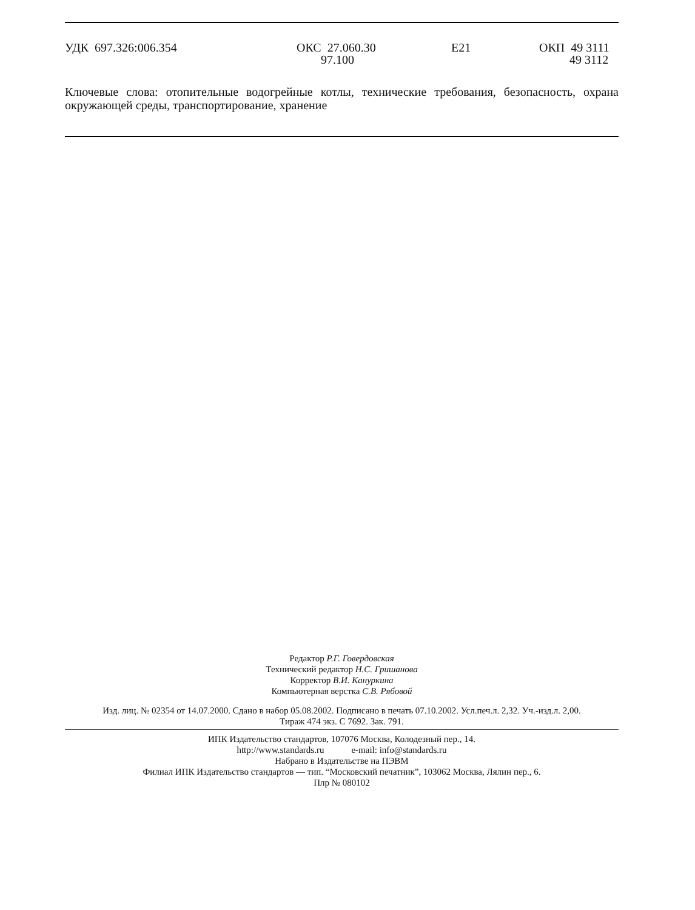УДК 697.326:006.354
ОКС 27.060.30 97.100
E21
ОКП 49 3111 49 3112
Ключевые слова: отопительные водогрейные котлы, технические требования, безопасность, охрана окружающей среды, транспортирование, хранение
Редактор Р.Г. Говердовская
Технический редактор Н.С. Гришанова
Корректор В.И. Кануркина
Компьютерная верстка С.В. Рябовой
Изд. лиц. № 02354 от 14.07.2000. Сдано в набор 05.08.2002. Подписано в печать 07.10.2002. Усл.печ.л. 2,32. Уч.-изд.л. 2,00.
Тираж 474 экз. С 7692. Зак. 791.
ИПК Издательство стандартов, 107076 Москва, Колодезный пер., 14.
http://www.standards.ru e-mail: info@standards.ru
Набрано в Издательстве на ПЭВМ
Филиал ИПК Издательство стандартов — тип. “Московский печатник”, 103062 Москва, Лялин пер., 6.
Плр № 080102